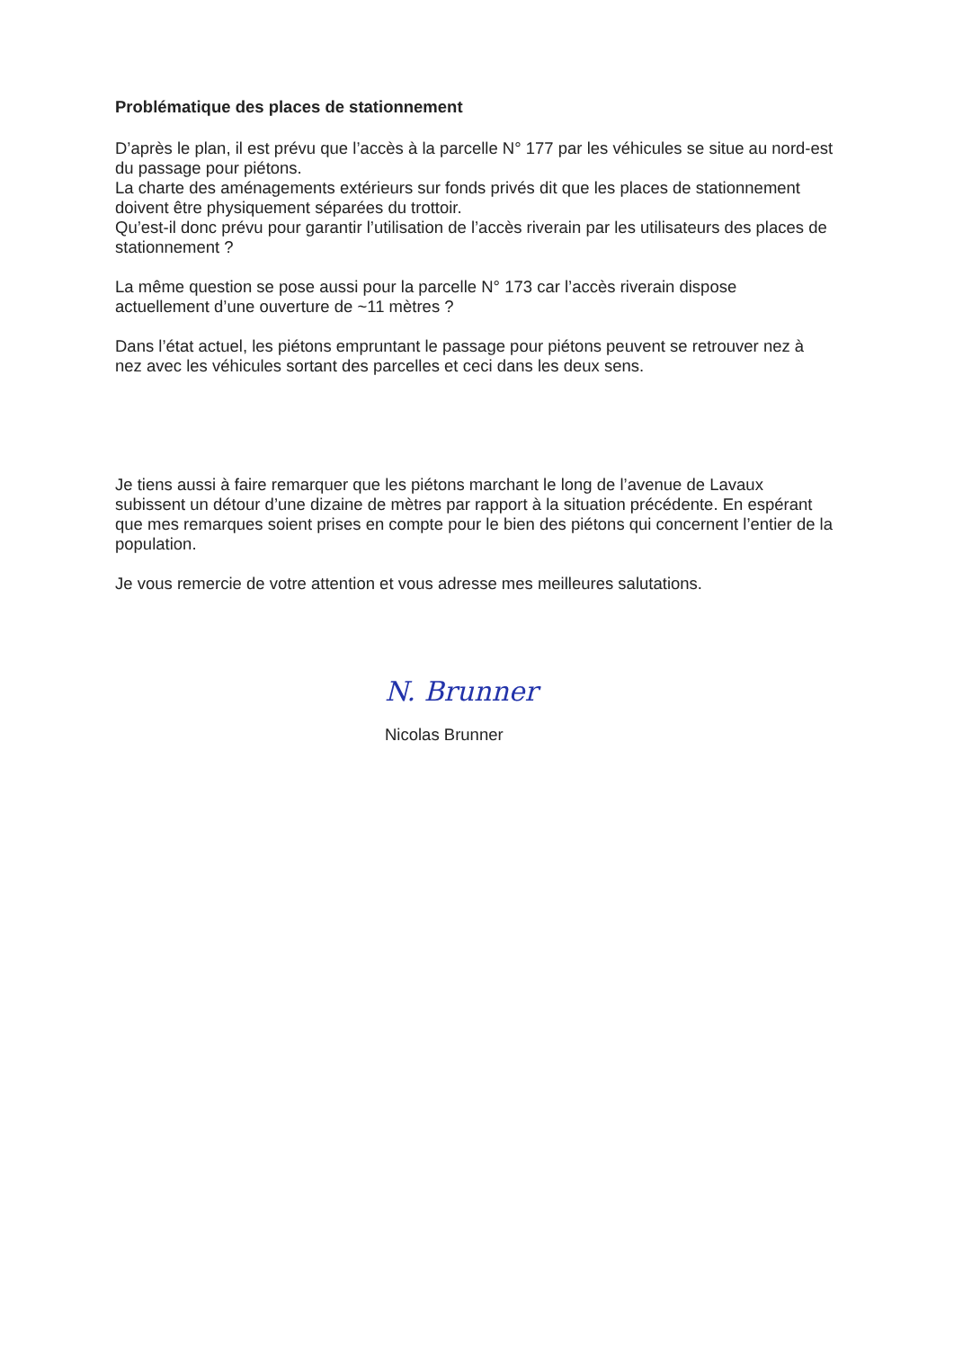Problématique des places de stationnement
D’après le plan, il est prévu que l’accès à la parcelle N° 177 par les véhicules se situe au nord-est du passage pour piétons.
La charte des aménagements extérieurs sur fonds privés dit que les places de stationnement doivent être physiquement séparées du trottoir.
Qu’est-il donc prévu pour garantir l’utilisation de l’accès riverain par les utilisateurs des places de stationnement ?
La même question se pose aussi pour la parcelle N° 173 car l’accès riverain dispose actuellement d’une ouverture de ~11 mètres ?
Dans l’état actuel, les piétons empruntant le passage pour piétons peuvent se retrouver nez à nez avec les véhicules sortant des parcelles et ceci dans les deux sens.
Je tiens aussi à faire remarquer que les piétons marchant le long de l’avenue de Lavaux subissent un détour d’une dizaine de mètres par rapport à la situation précédente. En espérant que mes remarques soient prises en compte pour le bien des piétons qui concernent l’entier de la population.
Je vous remercie de votre attention et vous adresse mes meilleures salutations.
N. Brunner
Nicolas Brunner